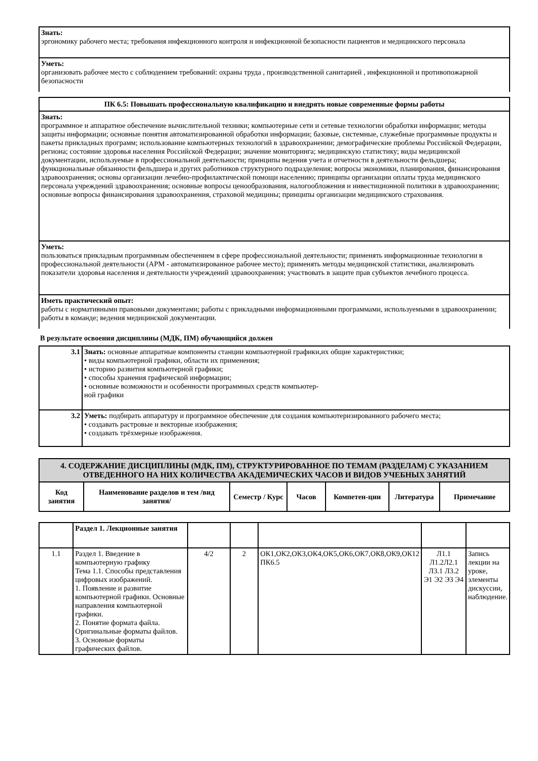Знать:
эргономику рабочего места; требования инфекционного контроля и инфекционной безопасности пациентов и медицинского персонала
Уметь:
организовать рабочее место с соблюдением требований: охраны труда , производственной санитарией , инфекционной и противопожарной безопасности
ПК 6.5: Повышать профессиональную квалификацию и внедрять новые современные формы работы
Знать:
программное и аппаратное обеспечение вычислительной техники; компьютерные сети и сетевые технологии обработки информации; методы защиты информации; основные понятия автоматизированной обработки информации; базовые, системные, служебные программные продукты и пакеты прикладных программ; использование компьютерных технологий в здравоохранении; демографические проблемы Российской Федерации, региона; состояние здоровья населения Российской Федерации; значение мониторинга; медицинскую статистику; виды медицинской документации, используемые в профессиональной деятельности; принципы ведения учета и отчетности в деятельности фельдшера; функциональные обязанности фельдшера и других работников структурного подразделения; вопросы экономики, планирования, финансирования здравоохранения; основы организации лечебно-профилактической помощи населению; принципы организации оплаты труда медицинского персонала учреждений здравоохранения; основные вопросы ценообразования, налогообложения и инвестиционной политики в здравоохранении; основные вопросы финансирования здравоохранения, страховой медицины; принципы организации медицинского страхования.
Уметь:
пользоваться прикладным программным обеспечением в сфере профессиональной деятельности; применять информационные технологии в профессиональной деятельности (АРМ - автоматизированное рабочее место); применять методы медицинской статистики, анализировать показатели здоровья населения и деятельности учреждений здравоохранения; участвовать в защите прав субъектов лечебного процесса.
Иметь практический опыт:
работы с нормативными правовыми документами; работы с прикладными информационными программами, используемыми в здравоохранении; работы в команде; ведения медицинской документации.
В результате освоения дисциплины (МДК, ПМ) обучающийся должен
| 3.1 | Знать: основные аппаратные компоненты станции компьютерной графики,их общие характеристики; • виды компьютерной графики, области их применения; • историю развития компьютерной графики; • способы хранения графической информации; • основные возможности и особенности программных средств компьютер- ной графики |
| 3.2 | Уметь: подбирать аппаратуру и программное обеспечение для создания компьютеризированного рабочего места; • создавать растровые и векторные изображения; • создавать трёхмерные изображения. |
| 4. СОДЕРЖАНИЕ ДИСЦИПЛИНЫ (МДК, ПМ), СТРУКТУРИРОВАННОЕ ПО ТЕМАМ (РАЗДЕЛАМ) С УКАЗАНИЕМ ОТВЕДЕННОГО НА НИХ КОЛИЧЕСТВА АКАДЕМИЧЕСКИХ ЧАСОВ И ВИДОВ УЧЕБНЫХ ЗАНЯТИЙ | | | | | | |
| --- | --- | --- | --- | --- | --- | --- |
| Код занятия | Наименование разделов и тем /вид занятия/ | Семестр / Курс | Часов | Компетен-ции | Литература | Примечание |
| | Раздел 1. Лекционные занятия | | | | | |
| 1.1 | Раздел 1. Введение в компьютерную графику Тема 1.1. Способы представления цифровых изображений. 1. Появление и развитие компьютерной графики. Основные направления компьютерной графики. 2. Понятие формата файла. Оригинальные форматы файлов. 3. Основные форматы графических файлов. | 4/2 | 2 | ОК1,ОК2,ОК3,ОК4,ОК5,ОК6,ОК7,ОК8,ОК9,ОК12 ПК6.5 | Л1.1 Л1.2Л2.1 Л3.1 Л3.2 Э1 Э2 Э3 Э4 | Запись лекции на уроке, элементы дискуссии, наблюдение. |